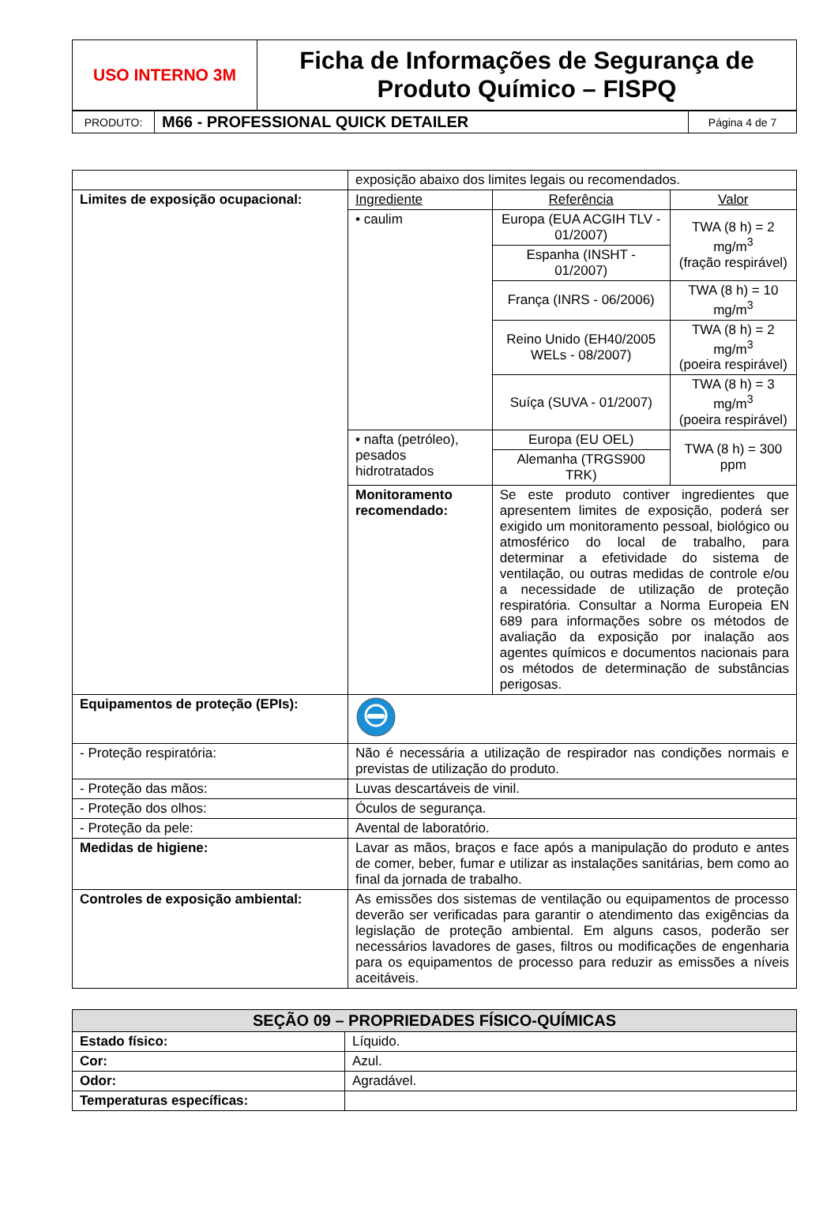| USO INTERNO 3M | Ficha de Informações de Segurança de Produto Químico – FISPQ |
| PRODUTO: | M66 - PROFESSIONAL QUICK DETAILER | Página 4 de 7 |
| | exposição abaixo dos limites legais ou recomendados. | | |
| Limites de exposição ocupacional: | Ingrediente | Referência | Valor |
| | • caulim | Europa (EUA ACGIH TLV - 01/2007) | TWA (8 h) = 2 mg/m<sup>3</sup> (fração respirável) |
| | | Espanha (INSHT - 01/2007) | |
| | | França (INRS - 06/2006) | TWA (8 h) = 10 mg/m<sup>3</sup> |
| | | Reino Unido (EH40/2005 WELs - 08/2007) | TWA (8 h) = 2 mg/m<sup>3</sup> (poeira respirável) |
| | | Suíça (SUVA - 01/2007) | TWA (8 h) = 3 mg/m<sup>3</sup> (poeira respirável) |
| | • nafta (petróleo), pesados hidrotratados | Europa (EU OEL) | TWA (8 h) = 300 ppm |
| | | Alemanha (TRGS900 TRK) | |
| | Monitoramento recomendado: | Se este produto contiver ingredientes que apresentem limites de exposição, poderá ser exigido um monitoramento pessoal, biológico ou atmosférico do local de trabalho, para determinar a efetividade do sistema de ventilação, ou outras medidas de controle e/ou a necessidade de utilização de proteção respiratória. Consultar a Norma Europeia EN 689 para informações sobre os métodos de avaliação da exposição por inalação aos agentes químicos e documentos nacionais para os métodos de determinação de substâncias perigosas. | |
| Equipamentos de proteção (EPIs): | | | |
| - Proteção respiratória: | Não é necessária a utilização de respirador nas condições normais e previstas de utilização do produto. | | |
| - Proteção das mãos: | Luvas descartáveis de vinil. | | |
| - Proteção dos olhos: | Óculos de segurança. | | |
| - Proteção da pele: | Avental de laboratório. | | |
| Medidas de higiene: | Lavar as mãos, braços e face após a manipulação do produto e antes de comer, beber, fumar e utilizar as instalações sanitárias, bem como ao final da jornada de trabalho. | | |
| Controles de exposição ambiental: | As emissões dos sistemas de ventilação ou equipamentos de processo deverão ser verificadas para garantir o atendimento das exigências da legislação de proteção ambiental. Em alguns casos, poderão ser necessários lavadores de gases, filtros ou modificações de engenharia para os equipamentos de processo para reduzir as emissões a níveis aceitáveis. | | |
| SEÇÃO 09 – PROPRIEDADES FÍSICO-QUÍMICAS | |
| --- | --- |
| Estado físico: | Líquido. |
| Cor: | Azul. |
| Odor: | Agradável. |
| Temperaturas específicas: | |